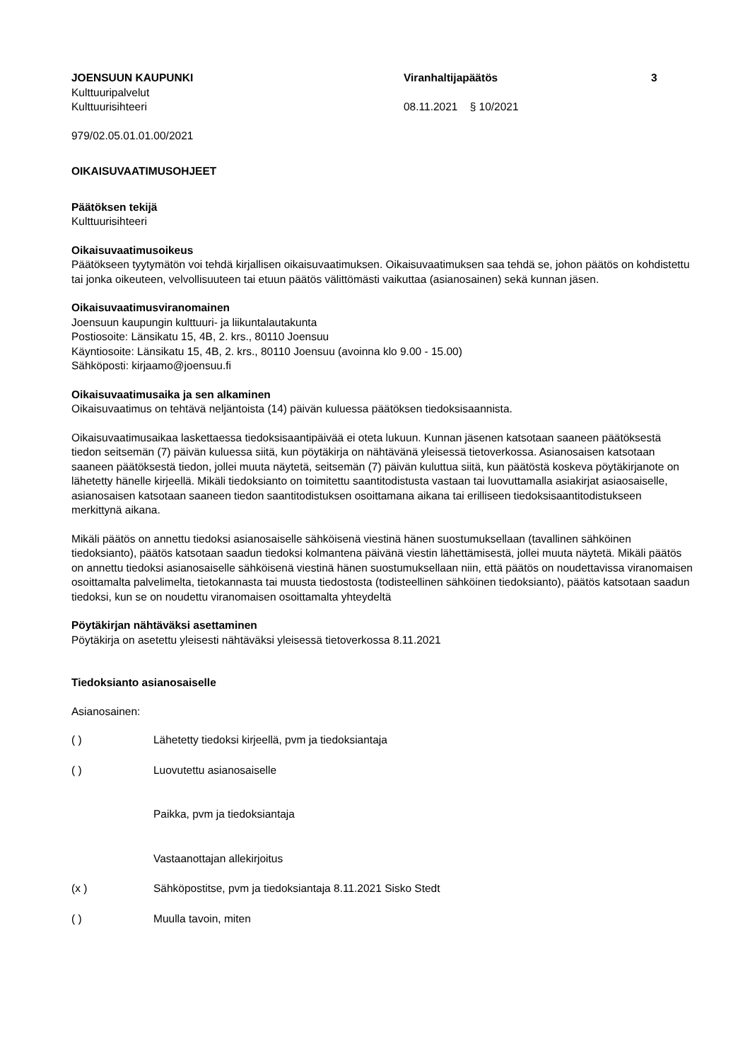JOENSUUN KAUPUNKI
Kulttuuripalvelut
Kulttuurisihteeri
Viranhaltijapäätös
08.11.2021 § 10/2021
3
979/02.05.01.01.00/2021
OIKAISUVAATIMUSOHJEET
Päätöksen tekijä
Kulttuurisihteeri
Oikaisuvaatimusoikeus
Päätökseen tyytymätön voi tehdä kirjallisen oikaisuvaatimuksen. Oikaisuvaatimuksen saa tehdä se, johon päätös on kohdistettu tai jonka oikeuteen, velvollisuuteen tai etuun päätös välittömästi vaikuttaa (asianosainen) sekä kunnan jäsen.
Oikaisuvaatimusviranomainen
Joensuun kaupungin kulttuuri- ja liikuntalautakunta
Postiosoite: Länsikatu 15, 4B, 2. krs., 80110 Joensuu
Käyntiosoite: Länsikatu 15, 4B, 2. krs., 80110 Joensuu (avoinna klo 9.00 - 15.00)
Sähköposti: kirjaamo@joensuu.fi
Oikaisuvaatimusaika ja sen alkaminen
Oikaisuvaatimus on tehtävä neljäntoista (14) päivän kuluessa päätöksen tiedoksisaannista.
Oikaisuvaatimusaikaa laskettaessa tiedoksisaantipäivää ei oteta lukuun. Kunnan jäsenen katsotaan saaneen päätöksestä tiedon seitsemän (7) päivän kuluessa siitä, kun pöytäkirja on nähtävänä yleisessä tietoverkossa. Asianosaisen katsotaan saaneen päätöksestä tiedon, jollei muuta näytetä, seitsemän (7) päivän kuluttua siitä, kun päätöstä koskeva pöytäkirjanote on lähetetty hänelle kirjeellä. Mikäli tiedoksianto on toimitettu saantitodistusta vastaan tai luovuttamalla asiakirjat asiaosaiselle, asianosaisen katsotaan saaneen tiedon saantitodistuksen osoittamana aikana tai erilliseen tiedoksisaantitodistukseen merkittynä aikana.
Mikäli päätös on annettu tiedoksi asianosaiselle sähköisenä viestinä hänen suostumuksellaan (tavallinen sähköinen tiedoksianto), päätös katsotaan saadun tiedoksi kolmantena päivänä viestin lähettämisestä, jollei muuta näytetä. Mikäli päätös on annettu tiedoksi asianosaiselle sähköisenä viestinä hänen suostumuksellaan niin, että päätös on noudettavissa viranomaisen osoittamalta palvelimelta, tietokannasta tai muusta tiedostosta (todisteellinen sähköinen tiedoksianto), päätös katsotaan saadun tiedoksi, kun se on noudettu viranomaisen osoittamalta yhteydeltä
Pöytäkirjan nähtäväksi asettaminen
Pöytäkirja on asetettu yleisesti nähtäväksi yleisessä tietoverkossa 8.11.2021
Tiedoksianto asianosaiselle
Asianosainen:
( ) Lähetetty tiedoksi kirjeellä, pvm ja tiedoksiantaja
( ) Luovutettu asianosaiselle
Paikka, pvm ja tiedoksiantaja
Vastaanottajan allekirjoitus
(x ) Sähköpostitse, pvm ja tiedoksiantaja 8.11.2021 Sisko Stedt
( ) Muulla tavoin, miten